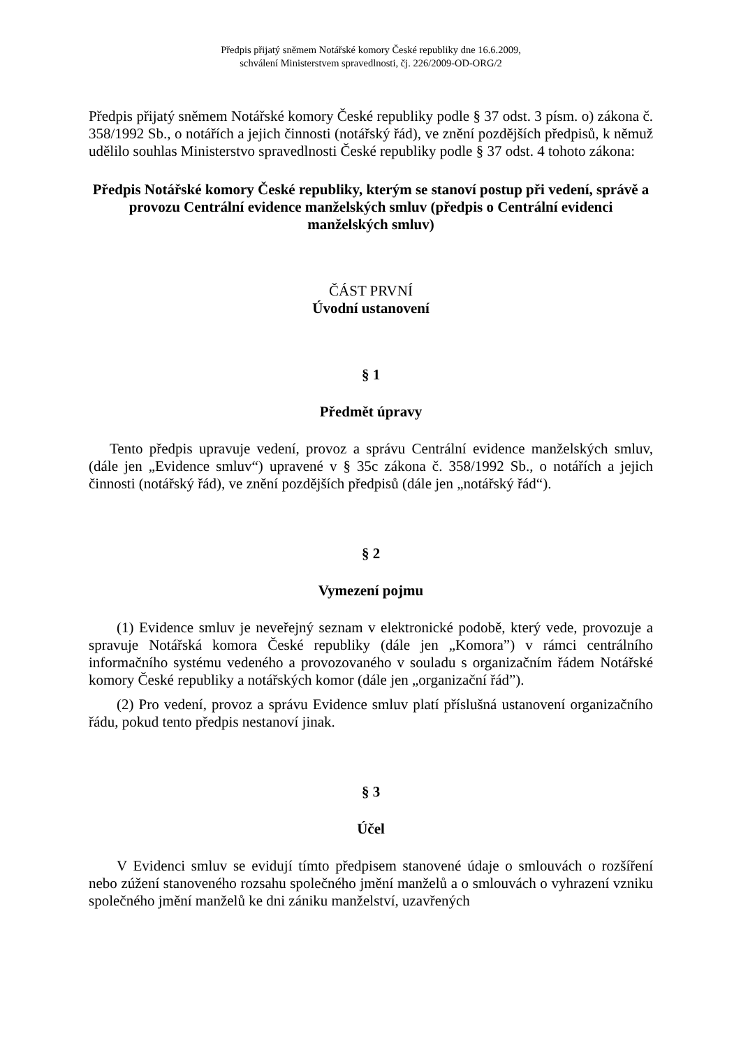Předpis přijatý sněmem Notářské komory České republiky dne 16.6.2009,
schválení Ministerstvem spravedlnosti, čj. 226/2009-OD-ORG/2
Předpis přijatý sněmem Notářské komory České republiky podle § 37 odst. 3 písm. o) zákona č. 358/1992 Sb., o notářích a jejich činnosti (notářský řád), ve znění pozdějších předpisů, k němuž udělilo souhlas Ministerstvo spravedlnosti České republiky podle § 37 odst. 4 tohoto zákona:
Předpis Notářské komory České republiky, kterým se stanoví postup při vedení, správě a provozu Centrální evidence manželských smluv (předpis o Centrální evidenci manželských smluv)
ČÁST PRVNÍ
Úvodní ustanovení
§ 1
Předmět úpravy
Tento předpis upravuje vedení, provoz a správu Centrální evidence manželských smluv, (dále jen „Evidence smluv“) upravené v § 35c zákona č. 358/1992 Sb., o notářích a jejich činnosti (notářský řád), ve znění pozdějších předpisů (dále jen „notářský řád“).
§ 2
Vymezení pojmu
(1) Evidence smluv je neveřejný seznam v elektronické podobě, který vede, provozuje a spravuje Notářská komora České republiky (dále jen „Komora”) v rámci centrálního informačního systému vedeného a provozovaného v souladu s organizačním řádem Notářské komory České republiky a notářských komor (dále jen „organizační řád”).
(2) Pro vedení, provoz a správu Evidence smluv platí příslušná ustanovení organizačního řádu, pokud tento předpis nestanoví jinak.
§ 3
Účel
V Evidenci smluv se evidují tímto předpisem stanovené údaje o smlouvách o rozšíření nebo zúžení stanoveného rozsahu společného jmění manželů a o smlouvách o vyhrazení vzniku společného jmění manželů ke dni zániku manželství, uzavřených